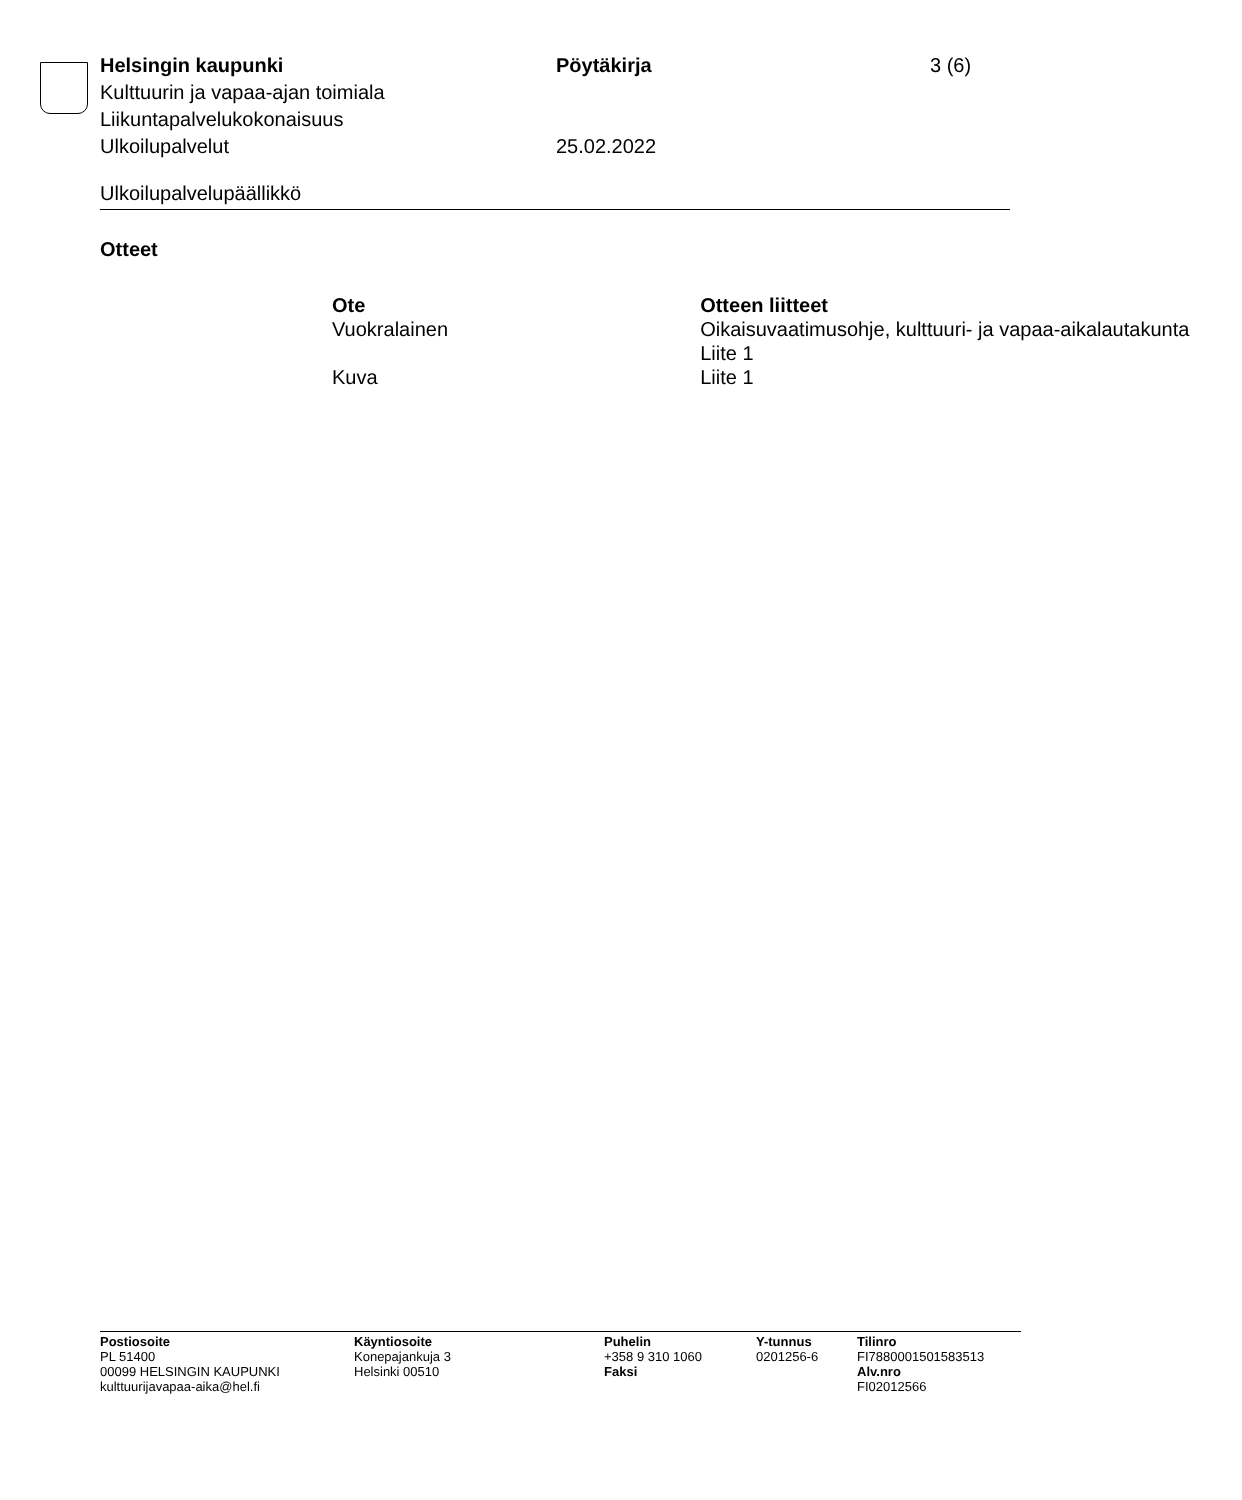| Helsingin kaupunki | Pöytäkirja | 3 (6) |
| Kulttuurin ja vapaa-ajan toimiala | | |
| Liikuntapalvelukokonaisuus | | |
| Ulkoilupalvelut | 25.02.2022 | |
Ulkoilupalvelupäällikkö
Otteet
| Ote | Otteen liitteet |
| --- | --- |
| Vuokralainen | Oikaisuvaatimusohje, kulttuuri- ja vapaa-aikalautakunta Liite 1 |
| Kuva | Liite 1 |
| Postiosoite PL 51400 00099 HELSINGIN KAUPUNKI kulttuurijavapaa-aika@hel.fi | Käyntiosoite Konepajankuja 3 Helsinki 00510 | Puhelin +358 9 310 1060 Faksi | Y-tunnus 0201256-6 | Tilinro FI7880001501583513 Alv.nro FI02012566 |